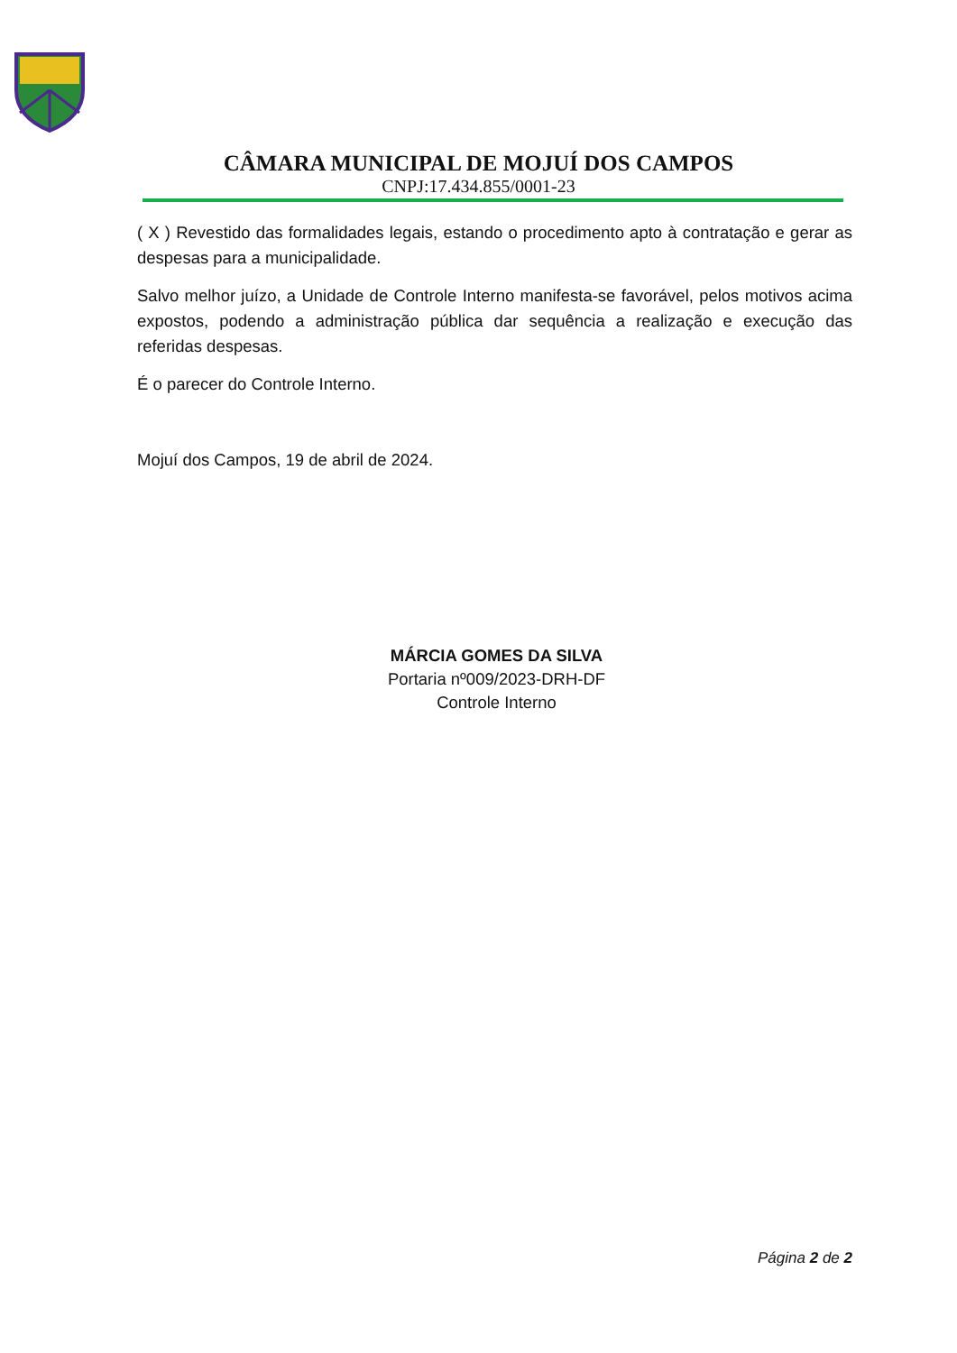CÂMARA MUNICIPAL DE MOJUÍ DOS CAMPOS
CNPJ:17.434.855/0001-23
( X ) Revestido das formalidades legais, estando o procedimento apto à contratação e gerar as despesas para a municipalidade.
Salvo melhor juízo, a Unidade de Controle Interno manifesta-se favorável, pelos motivos acima expostos, podendo a administração pública dar sequência a realização e execução das referidas despesas.
É o parecer do Controle Interno.
Mojuí dos Campos, 19 de abril de 2024.
MÁRCIA GOMES DA SILVA
Portaria nº009/2023-DRH-DF
Controle Interno
Página 2 de 2